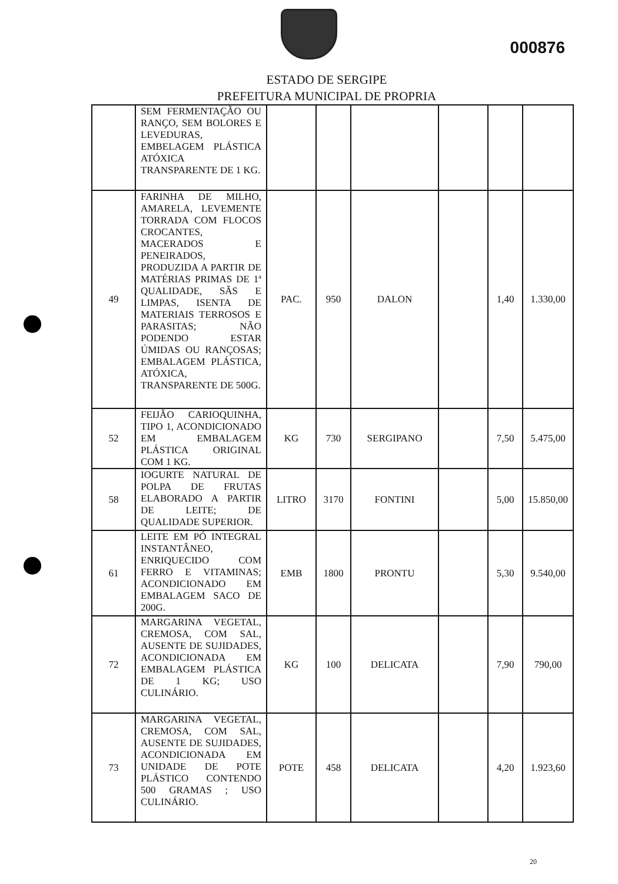000876
ESTADO DE SERGIPE
PREFEITURA MUNICIPAL DE PROPRIA
| | SEM FERMENTAÇÃO OU RANÇO, SEM BOLORES E LEVEDURAS, EMBELAGEM PLÁSTICA ATÓXICA TRANSPARENTE DE 1 KG. | | | | | | |
| 49 | FARINHA DE MILHO, AMARELA, LEVEMENTE TORRADA COM FLOCOS CROCANTES, MACERADOS E PENEIRADOS, PRODUZIDA A PARTIR DE MATÉRIAS PRIMAS DE 1ª QUALIDADE, SÃS E LIMPAS, ISENTA DE MATERIAIS TERROSOS E PARASITAS; NÃO PODENDO ESTAR ÚMIDAS OU RANÇOSAS; EMBALAGEM PLÁSTICA, ATÓXICA, TRANSPARENTE DE 500G. | PAC. | 950 | DALON | | 1,40 | 1.330,00 |
| 52 | FEIJÃO CARIOQUINHA, TIPO 1, ACONDICIONADO EM EMBALAGEM PLÁSTICA ORIGINAL COM 1 KG. | KG | 730 | SERGIPANO | | 7,50 | 5.475,00 |
| 58 | IOGURTE NATURAL DE POLPA DE FRUTAS ELABORADO A PARTIR DE LEITE; DE QUALIDADE SUPERIOR. | LITRO | 3170 | FONTINI | | 5,00 | 15.850,00 |
| 61 | LEITE EM PÓ INTEGRAL INSTANTÂNEO, ENRIQUECIDO COM FERRO E VITAMINAS; ACONDICIONADO EM EMBALAGEM SACO DE 200G. | EMB | 1800 | PRONTU | | 5,30 | 9.540,00 |
| 72 | MARGARINA VEGETAL, CREMOSA, COM SAL, AUSENTE DE SUJIDADES, ACONDICIONADA EM EMBALAGEM PLÁSTICA DE 1 KG; USO CULINÁRIO. | KG | 100 | DELICATA | | 7,90 | 790,00 |
| 73 | MARGARINA VEGETAL, CREMOSA, COM SAL, AUSENTE DE SUJIDADES, ACONDICIONADA EM UNIDADE DE POTE PLÁSTICO CONTENDO 500 GRAMAS ; USO CULINÁRIO. | POTE | 458 | DELICATA | | 4,20 | 1.923,60 |
20